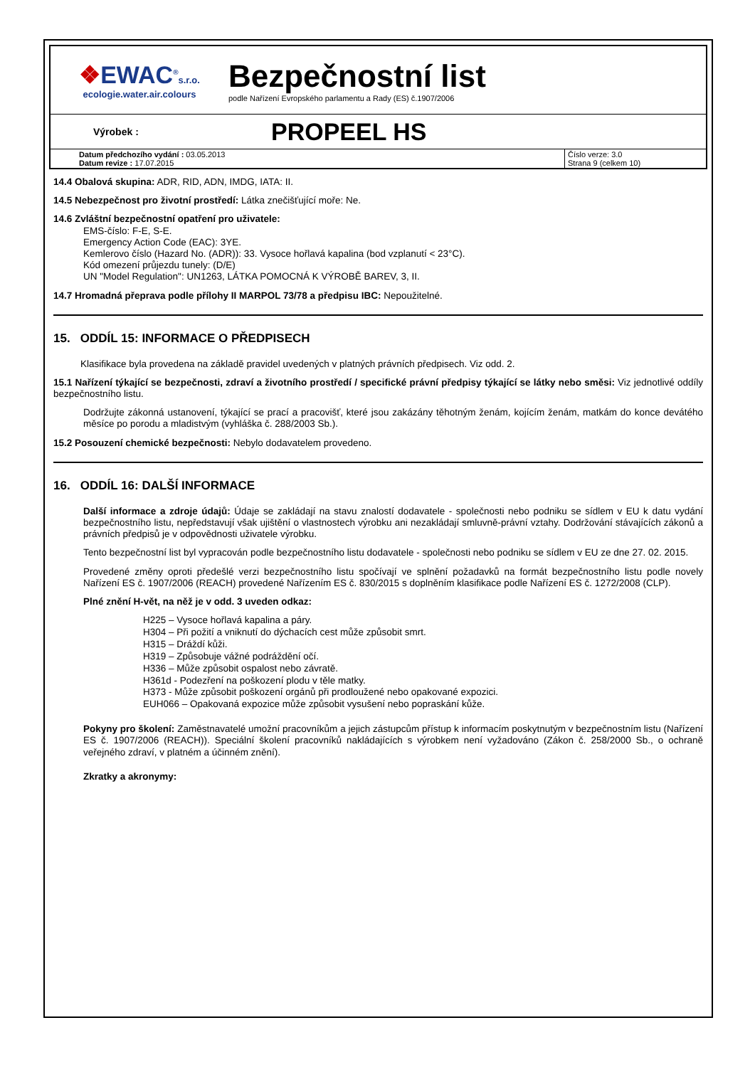❖EWAC<sup>®</sup>s.r.o.
ecologie.water.air.colours
Bezpečnostní list
podle Nařízení Evropského parlamentu a Rady (ES) č.1907/2006
Výrobek :
PROPEEL HS
| Datum předchozího vydání : 03.05.2013 Datum revize : 17.07.2015 | Číslo verze: 3.0 Strana 9 (celkem 10) |
14.4 Obalová skupina: ADR, RID, ADN, IMDG, IATA: II.
14.5 Nebezpečnost pro životní prostředí: Látka znečišťující moře: Ne.
14.6 Zvláštní bezpečnostní opatření pro uživatele:
EMS-číslo: F-E, S-E.
Emergency Action Code (EAC): 3YE.
Kemlerovo číslo (Hazard No. (ADR)): 33. Vysoce hořlavá kapalina (bod vzplanutí < 23°C).
Kód omezení průjezdu tunely: (D/E)
UN "Model Regulation": UN1263, LÁTKA POMOCNÁ K VÝROBĚ BAREV, 3, II.
14.7 Hromadná přeprava podle přílohy II MARPOL 73/78 a předpisu IBC: Nepoužitelné.
15. ODDÍL 15: INFORMACE O PŘEDPISECH
Klasifikace byla provedena na základě pravidel uvedených v platných právních předpisech. Viz odd. 2.
15.1 Nařízení týkající se bezpečnosti, zdraví a životního prostředí / specifické právní předpisy týkající se látky nebo směsi: Viz jednotlivé oddíly bezpečnostního listu.
Dodržujte zákonná ustanovení, týkající se prací a pracovišť, které jsou zakázány těhotným ženám, kojícím ženám, matkám do konce devátého měsíce po porodu a mladistvým (vyhláška č. 288/2003 Sb.).
15.2 Posouzení chemické bezpečnosti: Nebylo dodavatelem provedeno.
16. ODDÍL 16: DALŠÍ INFORMACE
Další informace a zdroje údajů: Údaje se zakládají na stavu znalostí dodavatele - společnosti nebo podniku se sídlem v EU k datu vydání bezpečnostního listu, nepředstavují však ujištění o vlastnostech výrobku ani nezakládají smluvně-právní vztahy. Dodržování stávajících zákonů a právních předpisů je v odpovědnosti uživatele výrobku.
Tento bezpečnostní list byl vypracován podle bezpečnostního listu dodavatele - společnosti nebo podniku se sídlem v EU ze dne 27. 02. 2015.
Provedené změny oproti předešlé verzi bezpečnostního listu spočívají ve splnění požadavků na formát bezpečnostního listu podle novely Nařízení ES č. 1907/2006 (REACH) provedené Nařízením ES č. 830/2015 s doplněním klasifikace podle Nařízení ES č. 1272/2008 (CLP).
Plné znění H-vět, na něž je v odd. 3 uveden odkaz:
H225 – Vysoce hořlavá kapalina a páry.
H304 – Při požití a vniknutí do dýchacích cest může způsobit smrt.
H315 – Dráždí kůži.
H319 – Způsobuje vážné podráždění očí.
H336 – Může způsobit ospalost nebo závratě.
H361d - Podezření na poškození plodu v těle matky.
H373 - Může způsobit poškození orgánů při prodloužené nebo opakované expozici.
EUH066 – Opakovaná expozice může způsobit vysušení nebo popraskání kůže.
Pokyny pro školení: Zaměstnavatelé umožní pracovníkům a jejich zástupcům přístup k informacím poskytnutým v bezpečnostním listu (Nařízení ES č. 1907/2006 (REACH)). Speciální školení pracovníků nakládajících s výrobkem není vyžadováno (Zákon č. 258/2000 Sb., o ochraně veřejného zdraví, v platném a účinném znění).
Zkratky a akronymy: